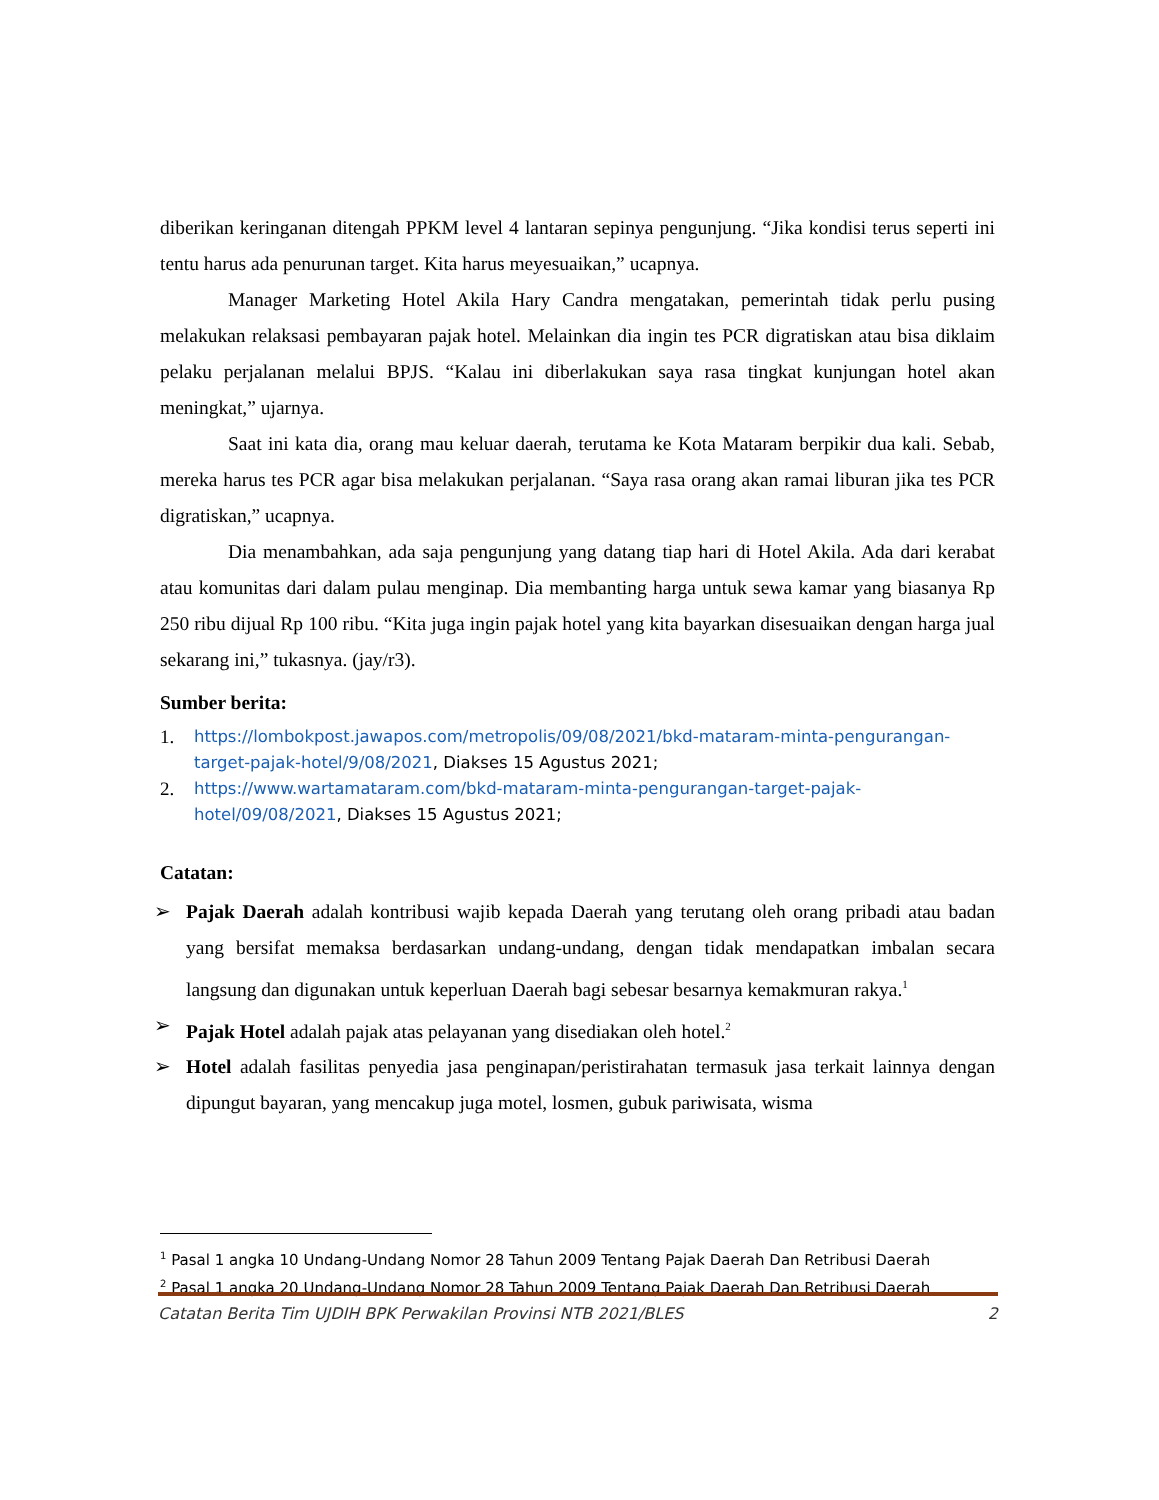diberikan keringanan ditengah PPKM level 4 lantaran sepinya pengunjung. “Jika kondisi terus seperti ini tentu harus ada penurunan target. Kita harus meyesuaikan,” ucapnya.
Manager Marketing Hotel Akila Hary Candra mengatakan, pemerintah tidak perlu pusing melakukan relaksasi pembayaran pajak hotel. Melainkan dia ingin tes PCR digratiskan atau bisa diklaim pelaku perjalanan melalui BPJS. “Kalau ini diberlakukan saya rasa tingkat kunjungan hotel akan meningkat,” ujarnya.
Saat ini kata dia, orang mau keluar daerah, terutama ke Kota Mataram berpikir dua kali. Sebab, mereka harus tes PCR agar bisa melakukan perjalanan. “Saya rasa orang akan ramai liburan jika tes PCR digratiskan,” ucapnya.
Dia menambahkan, ada saja pengunjung yang datang tiap hari di Hotel Akila. Ada dari kerabat atau komunitas dari dalam pulau menginap. Dia membanting harga untuk sewa kamar yang biasanya Rp 250 ribu dijual Rp 100 ribu. “Kita juga ingin pajak hotel yang kita bayarkan disesuaikan dengan harga jual sekarang ini,” tukasnya. (jay/r3).
Sumber berita:
1. https://lombokpost.jawapos.com/metropolis/09/08/2021/bkd-mataram-minta-pengurangan-target-pajak-hotel/9/08/2021, Diakses 15 Agustus 2021;
2. https://www.wartamataram.com/bkd-mataram-minta-pengurangan-target-pajak-hotel/09/08/2021, Diakses 15 Agustus 2021;
Catatan:
➢ Pajak Daerah adalah kontribusi wajib kepada Daerah yang terutang oleh orang pribadi atau badan yang bersifat memaksa berdasarkan undang-undang, dengan tidak mendapatkan imbalan secara langsung dan digunakan untuk keperluan Daerah bagi sebesar besarnya kemakmuran rakya.<sup>1</sup>
➢ Pajak Hotel adalah pajak atas pelayanan yang disediakan oleh hotel.<sup>2</sup>
➢ Hotel adalah fasilitas penyedia jasa penginapan/peristirahatan termasuk jasa terkait lainnya dengan dipungut bayaran, yang mencakup juga motel, losmen, gubuk pariwisata, wisma
<sup>1</sup> Pasal 1 angka 10 Undang-Undang Nomor 28 Tahun 2009 Tentang Pajak Daerah Dan Retribusi Daerah
<sup>2</sup> Pasal 1 angka 20 Undang-Undang Nomor 28 Tahun 2009 Tentang Pajak Daerah Dan Retribusi Daerah
Catatan Berita Tim UJDIH BPK Perwakilan Provinsi NTB 2021/BLES 2